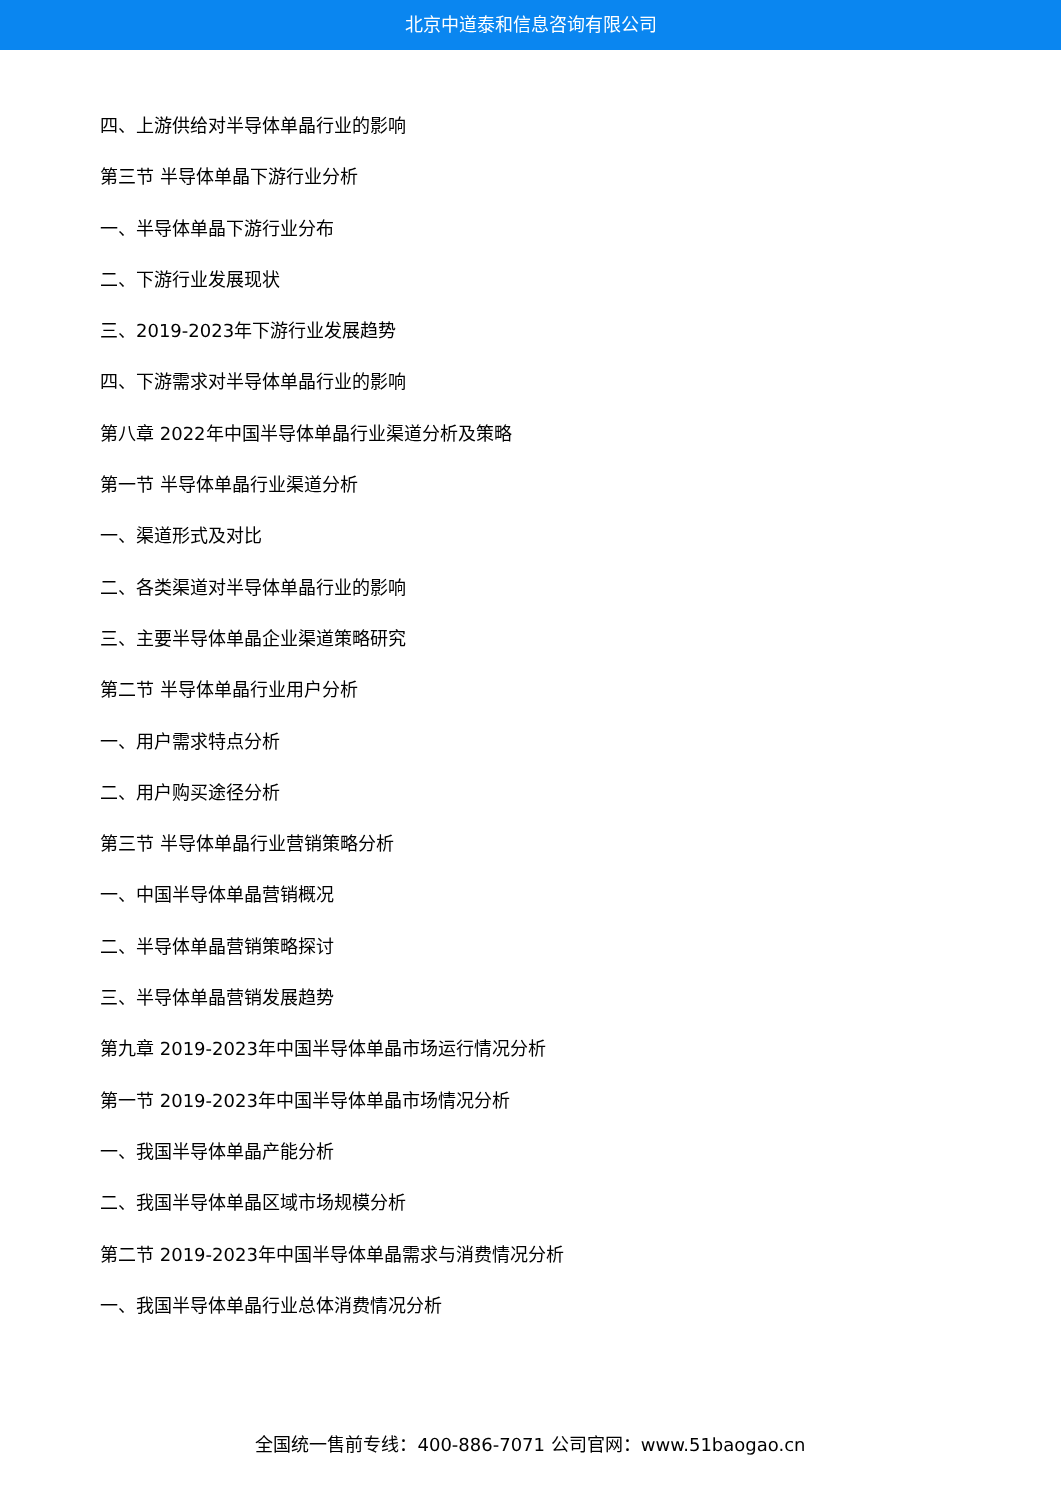北京中道泰和信息咨询有限公司
四、上游供给对半导体单晶行业的影响
第三节 半导体单晶下游行业分析
一、半导体单晶下游行业分布
二、下游行业发展现状
三、2019-2023年下游行业发展趋势
四、下游需求对半导体单晶行业的影响
第八章 2022年中国半导体单晶行业渠道分析及策略
第一节 半导体单晶行业渠道分析
一、渠道形式及对比
二、各类渠道对半导体单晶行业的影响
三、主要半导体单晶企业渠道策略研究
第二节 半导体单晶行业用户分析
一、用户需求特点分析
二、用户购买途径分析
第三节 半导体单晶行业营销策略分析
一、中国半导体单晶营销概况
二、半导体单晶营销策略探讨
三、半导体单晶营销发展趋势
第九章 2019-2023年中国半导体单晶市场运行情况分析
第一节 2019-2023年中国半导体单晶市场情况分析
一、我国半导体单晶产能分析
二、我国半导体单晶区域市场规模分析
第二节 2019-2023年中国半导体单晶需求与消费情况分析
一、我国半导体单晶行业总体消费情况分析
全国统一售前专线：400-886-7071 公司官网：www.51baogao.cn